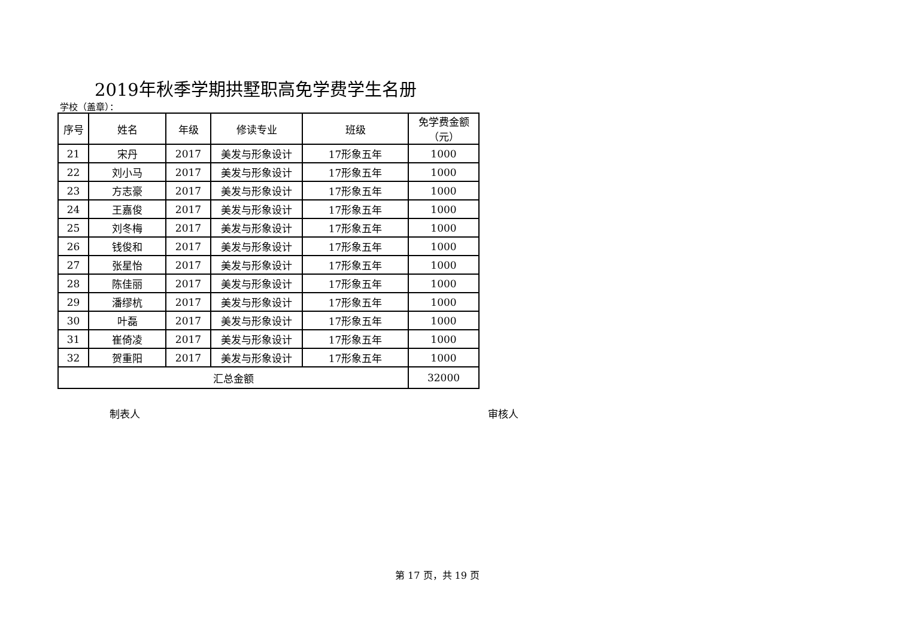2019年秋季学期拱墅职高免学费学生名册
学校（盖章）：
| 序号 | 姓名 | 年级 | 修读专业 | 班级 | 免学费金额 （元） |
| --- | --- | --- | --- | --- | --- |
| 21 | 宋丹 | 2017 | 美发与形象设计 | 17形象五年 | 1000 |
| 22 | 刘小马 | 2017 | 美发与形象设计 | 17形象五年 | 1000 |
| 23 | 方志豪 | 2017 | 美发与形象设计 | 17形象五年 | 1000 |
| 24 | 王嘉俊 | 2017 | 美发与形象设计 | 17形象五年 | 1000 |
| 25 | 刘冬梅 | 2017 | 美发与形象设计 | 17形象五年 | 1000 |
| 26 | 钱俊和 | 2017 | 美发与形象设计 | 17形象五年 | 1000 |
| 27 | 张星怡 | 2017 | 美发与形象设计 | 17形象五年 | 1000 |
| 28 | 陈佳丽 | 2017 | 美发与形象设计 | 17形象五年 | 1000 |
| 29 | 潘缪杭 | 2017 | 美发与形象设计 | 17形象五年 | 1000 |
| 30 | 叶磊 | 2017 | 美发与形象设计 | 17形象五年 | 1000 |
| 31 | 崔倚凌 | 2017 | 美发与形象设计 | 17形象五年 | 1000 |
| 32 | 贺重阳 | 2017 | 美发与形象设计 | 17形象五年 | 1000 |
| 汇总金额 | | | | | 32000 |
制表人 审核人
第 17 页，共 19 页